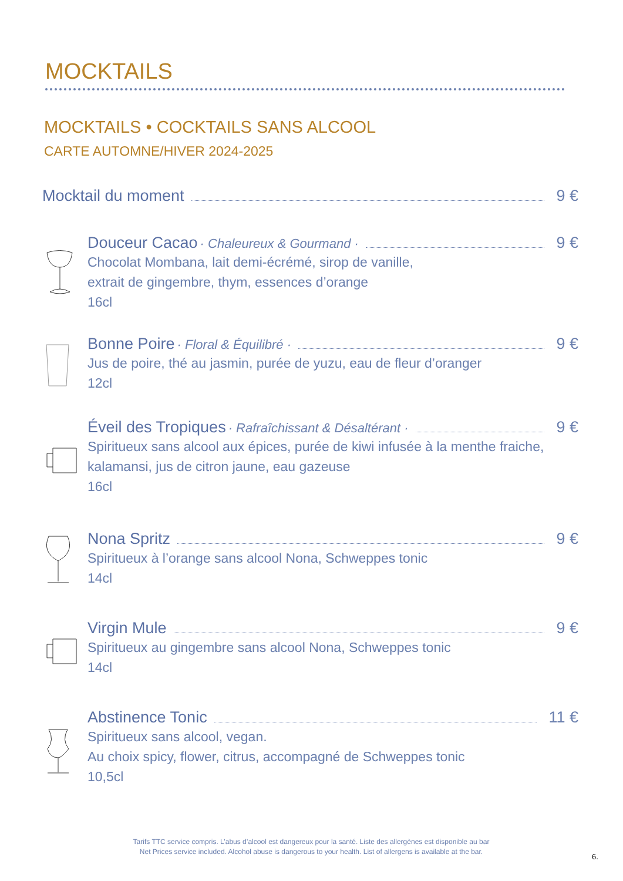MOCKTAILS
MOCKTAILS • COCKTAILS SANS ALCOOL
CARTE AUTOMNE/HIVER 2024-2025
Mocktail du moment 9 €
Douceur Cacao · Chaleureux & Gourmand · 9 €
Chocolat Mombana, lait demi-écrémé, sirop de vanille,
extrait de gingembre, thym, essences d’orange
16cl
Bonne Poire · Floral & Équilibré · 9 €
Jus de poire, thé au jasmin, purée de yuzu, eau de fleur d’oranger
12cl
Éveil des Tropiques · Rafraîchissant & Désaltérant · 9 €
Spiritueux sans alcool aux épices, purée de kiwi infusée à la menthe fraiche,
kalamansi, jus de citron jaune, eau gazeuse
16cl
Nona Spritz 9 €
Spiritueux à l’orange sans alcool Nona, Schweppes tonic
14cl
Virgin Mule 9 €
Spiritueux au gingembre sans alcool Nona, Schweppes tonic
14cl
Abstinence Tonic 11 €
Spiritueux sans alcool, vegan.
Au choix spicy, flower, citrus, accompagné de Schweppes tonic
10,5cl
Tarifs TTC service compris. L’abus d’alcool est dangereux pour la santé. Liste des allergènes est disponible au bar
Net Prices service included. Alcohol abuse is dangerous to your health. List of allergens is available at the bar.
6.